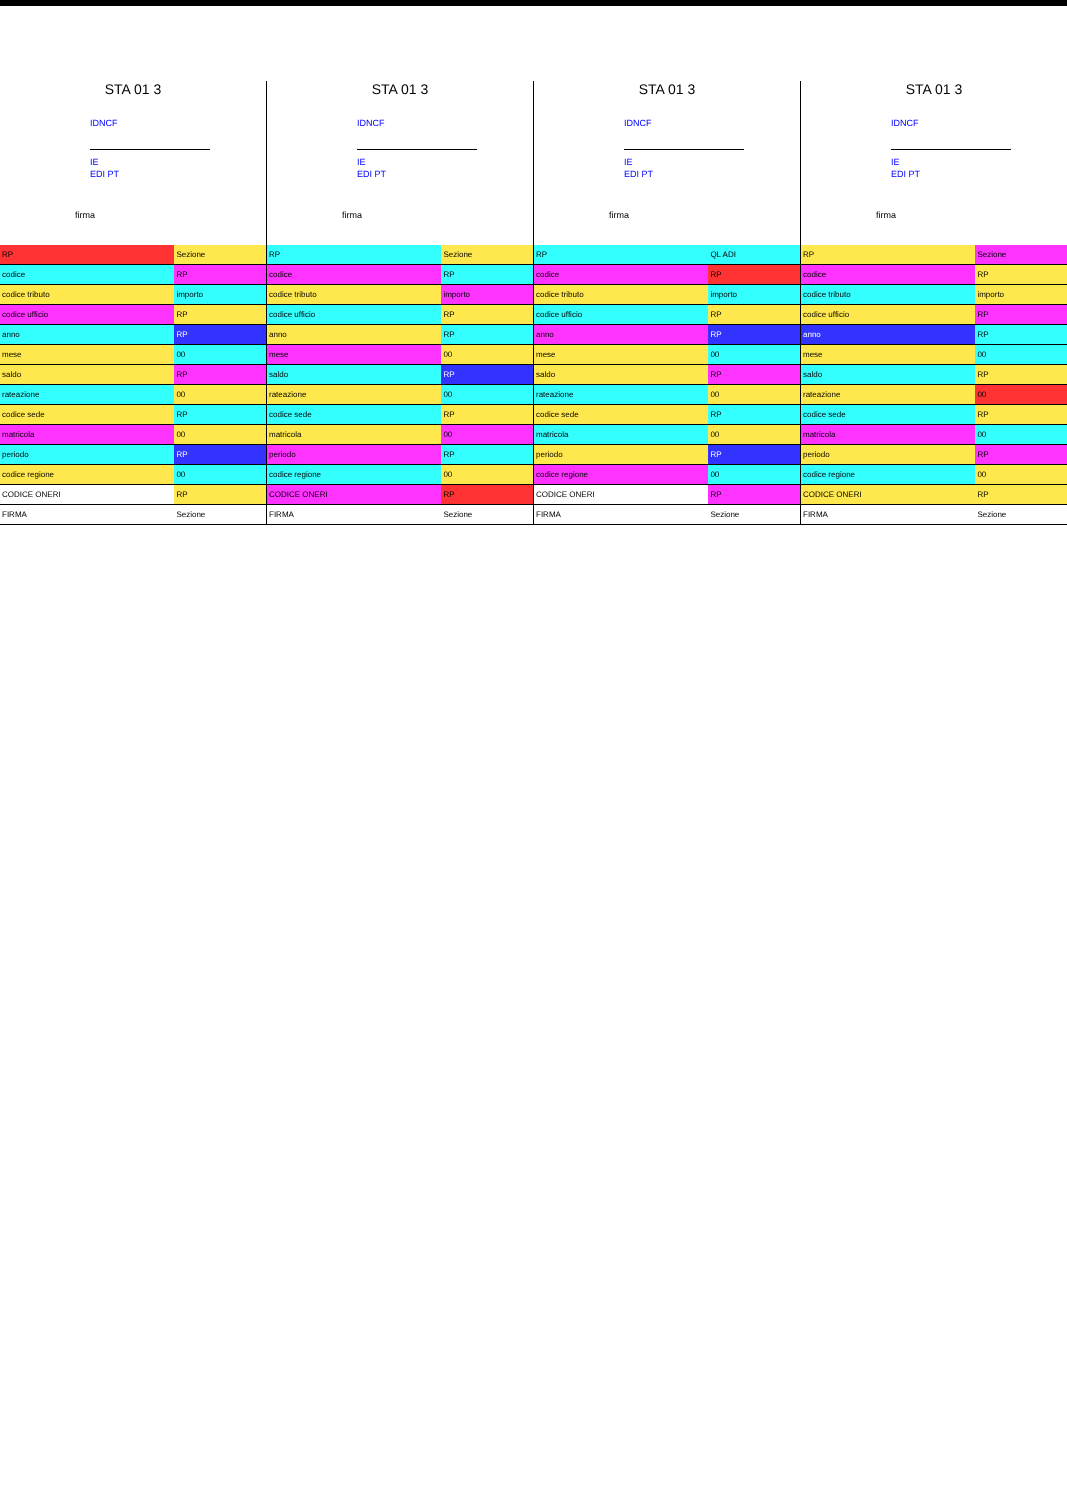STA 01 3
IDNCF
IE
EDI PT
firma
| RP | Sezione |
| codice | RP |
| codice tributo | importo |
| codice ufficio | RP |
| anno | RP |
| mese | 00 |
| saldo | RP |
| rateazione | 00 |
| codice sede | RP |
| matricola | 00 |
| periodo | RP |
| codice regione | 00 |
| CODICE ONERI | RP |
| FIRMA | Sezione |
STA 01 3
IDNCF
IE
EDI PT
firma
| RP | Sezione |
| codice | RP |
| codice tributo | importo |
| codice ufficio | RP |
| anno | RP |
| mese | 00 |
| saldo | RP |
| rateazione | 00 |
| codice sede | RP |
| matricola | 00 |
| periodo | RP |
| codice regione | 00 |
| CODICE ONERI | RP |
| FIRMA | Sezione |
STA 01 3
IDNCF
IE
EDI PT
firma
| RP | QL ADI |
| codice | RP |
| codice tributo | importo |
| codice ufficio | RP |
| anno | RP |
| mese | 00 |
| saldo | RP |
| rateazione | 00 |
| codice sede | RP |
| matricola | 00 |
| periodo | RP |
| codice regione | 00 |
| CODICE ONERI | RP |
| FIRMA | Sezione |
STA 01 3
IDNCF
IE
EDI PT
firma
| RP | Sezione |
| codice | RP |
| codice tributo | importo |
| codice ufficio | RP |
| anno | RP |
| mese | 00 |
| saldo | RP |
| rateazione | 00 |
| codice sede | RP |
| matricola | 00 |
| periodo | RP |
| codice regione | 00 |
| CODICE ONERI | RP |
| FIRMA | Sezione |